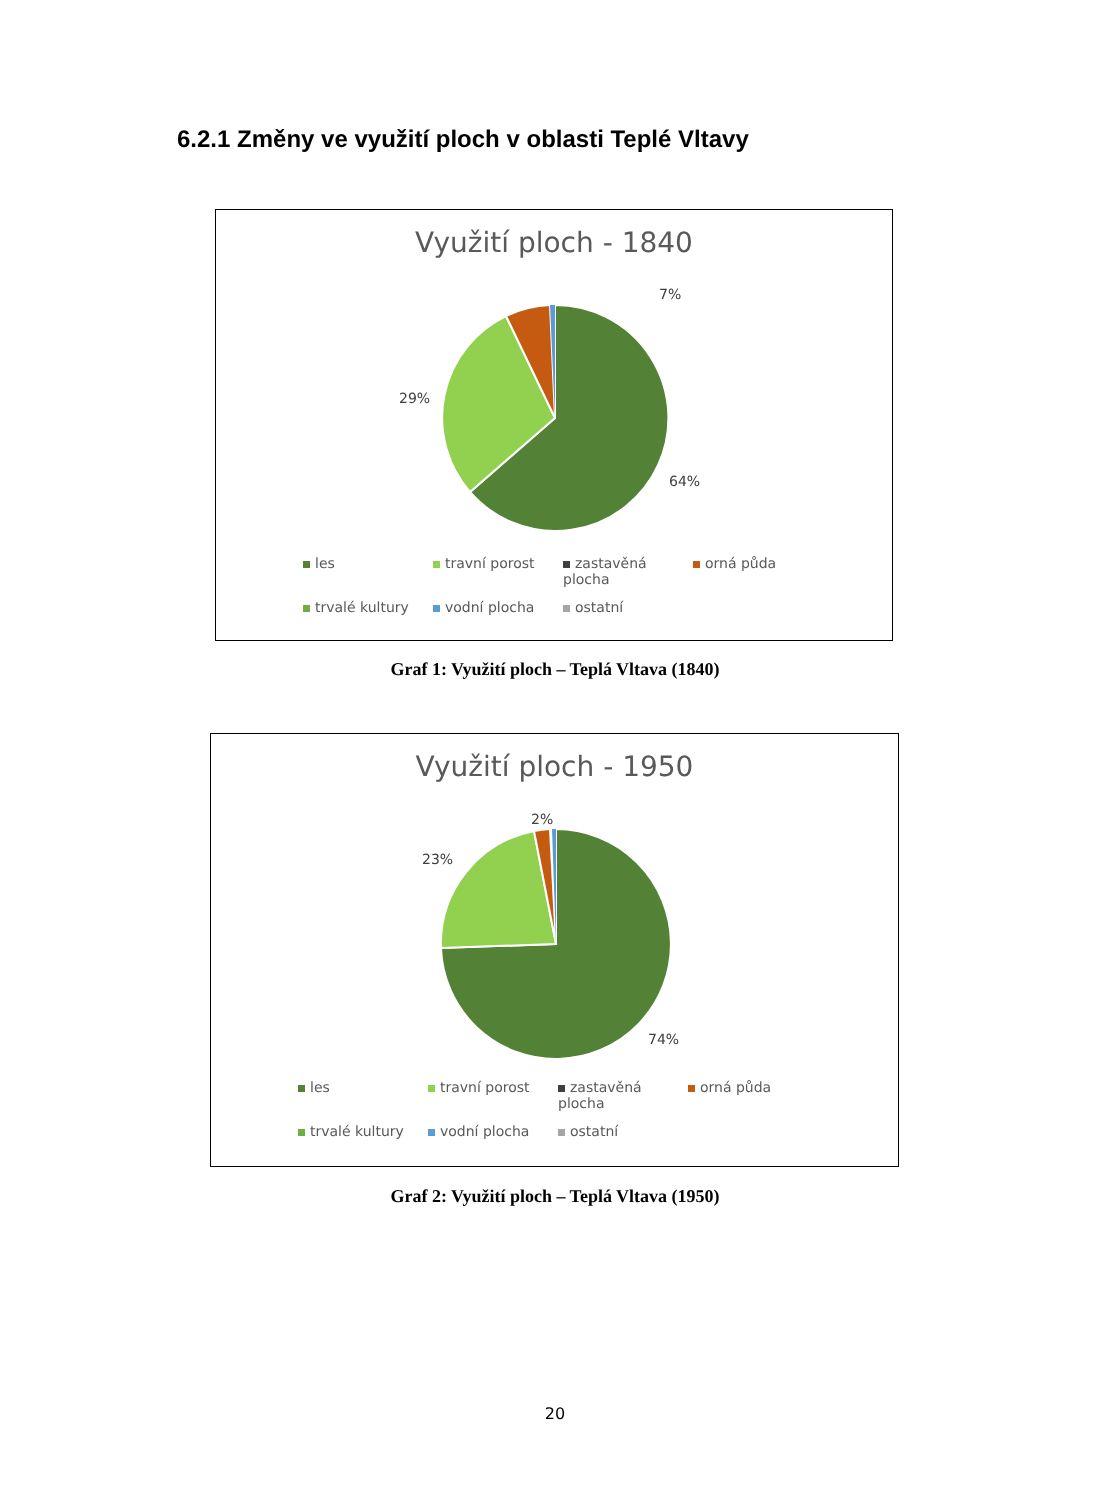6.2.1 Změny ve využití ploch v oblasti Teplé Vltavy
Využití ploch - 1840
7%
29%
64%
les travní porost zastavěná plocha orná půda trvalé kultury vodní plocha ostatní
Graf 1: Využití ploch – Teplá Vltava (1840)
Využití ploch - 1950
2%
23%
74%
les travní porost zastavěná plocha orná půda trvalé kultury vodní plocha ostatní
Graf 2: Využití ploch – Teplá Vltava (1950)
20